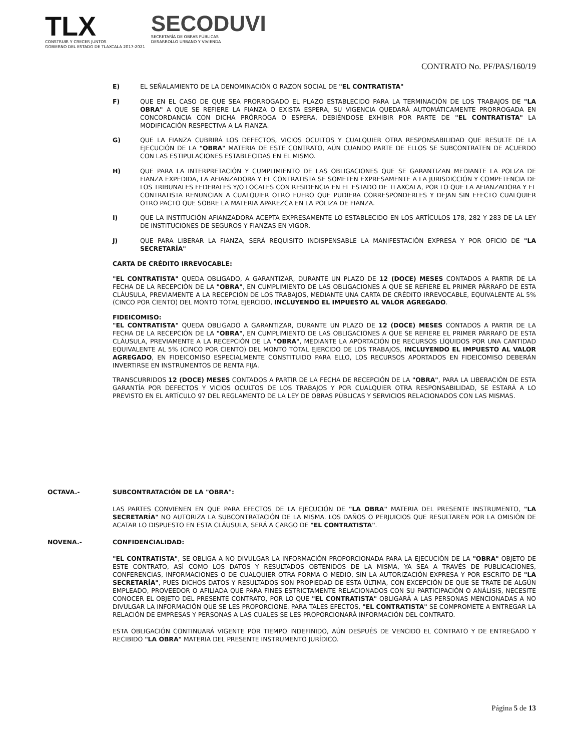TLX
CONSTRUIR Y CRECER JUNTOS
GOBIERNO DEL ESTADO DE TLAXCALA 2017-2021
SECODUVI
SECRETARÍA DE OBRAS PÚBLICAS
DESARROLLO URBANO Y VIVIENDA
CONTRATO No. PF/PAS/160/19
E) EL SEÑALAMIENTO DE LA DENOMINACIÓN O RAZON SOCIAL DE "EL CONTRATISTA"
F) QUE EN EL CASO DE QUE SEA PRORROGADO EL PLAZO ESTABLECIDO PARA LA TERMINACIÓN DE LOS TRABAJOS DE "LA OBRA" A QUE SE REFIERE LA FIANZA O EXISTA ESPERA, SU VIGENCIA QUEDARÁ AUTOMÁTICAMENTE PRORROGADA EN CONCORDANCIA CON DICHA PRÓRROGA O ESPERA, DEBIÉNDOSE EXHIBIR POR PARTE DE "EL CONTRATISTA" LA MODIFICACIÓN RESPECTIVA A LA FIANZA.
G) QUE LA FIANZA CUBRIRÁ LOS DEFECTOS, VICIOS OCULTOS Y CUALQUIER OTRA RESPONSABILIDAD QUE RESULTE DE LA EJECUCIÓN DE LA "OBRA" MATERIA DE ESTE CONTRATO, AÚN CUANDO PARTE DE ELLOS SE SUBCONTRATEN DE ACUERDO CON LAS ESTIPULACIONES ESTABLECIDAS EN EL MISMO.
H) QUE PARA LA INTERPRETACIÓN Y CUMPLIMIENTO DE LAS OBLIGACIONES QUE SE GARANTIZAN MEDIANTE LA POLIZA DE FIANZA EXPEDIDA, LA AFIANZADORA Y EL CONTRATISTA SE SOMETEN EXPRESAMENTE A LA JURISDICCIÓN Y COMPETENCIA DE LOS TRIBUNALES FEDERALES Y/O LOCALES CON RESIDENCIA EN EL ESTADO DE TLAXCALA, POR LO QUE LA AFIANZADORA Y EL CONTRATISTA RENUNCIAN A CUALQUIER OTRO FUERO QUE PUDIERA CORRESPONDERLES Y DEJAN SIN EFECTO CUALQUIER OTRO PACTO QUE SOBRE LA MATERIA APAREZCA EN LA POLIZA DE FIANZA.
I) QUE LA INSTITUCIÓN AFIANZADORA ACEPTA EXPRESAMENTE LO ESTABLECIDO EN LOS ARTÍCULOS 178, 282 Y 283 DE LA LEY DE INSTITUCIONES DE SEGUROS Y FIANZAS EN VIGOR.
J) QUE PARA LIBERAR LA FIANZA, SERÁ REQUISITO INDISPENSABLE LA MANIFESTACIÓN EXPRESA Y POR OFICIO DE "LA SECRETARÍA"
CARTA DE CRÉDITO IRREVOCABLE:
"EL CONTRATISTA" QUEDA OBLIGADO, A GARANTIZAR, DURANTE UN PLAZO DE 12 (DOCE) MESES CONTADOS A PARTIR DE LA FECHA DE LA RECEPCIÓN DE LA "OBRA", EN CUMPLIMIENTO DE LAS OBLIGACIONES A QUE SE REFIERE EL PRIMER PÁRRAFO DE ESTA CLÁUSULA, PREVIAMENTE A LA RECEPCIÓN DE LOS TRABAJOS, MEDIANTE UNA CARTA DE CRÉDITO IRREVOCABLE, EQUIVALENTE AL 5% (CINCO POR CIENTO) DEL MONTO TOTAL EJERCIDO, INCLUYENDO EL IMPUESTO AL VALOR AGREGADO.
FIDEICOMISO:
"EL CONTRATISTA" QUEDA OBLIGADO A GARANTIZAR, DURANTE UN PLAZO DE 12 (DOCE) MESES CONTADOS A PARTIR DE LA FECHA DE LA RECEPCIÓN DE LA "OBRA", EN CUMPLIMIENTO DE LAS OBLIGACIONES A QUE SE REFIERE EL PRIMER PÁRRAFO DE ESTA CLÁUSULA, PREVIAMENTE A LA RECEPCIÓN DE LA "OBRA", MEDIANTE LA APORTACIÓN DE RECURSOS LÍQUIDOS POR UNA CANTIDAD EQUIVALENTE AL 5% (CINCO POR CIENTO) DEL MONTO TOTAL EJERCIDO DE LOS TRABAJOS, INCLUYENDO EL IMPUESTO AL VALOR AGREGADO, EN FIDEICOMISO ESPECIALMENTE CONSTITUIDO PARA ELLO, LOS RECURSOS APORTADOS EN FIDEICOMISO DEBERÁN INVERTIRSE EN INSTRUMENTOS DE RENTA FIJA.
TRANSCURRIDOS 12 (DOCE) MESES CONTADOS A PARTIR DE LA FECHA DE RECEPCIÓN DE LA "OBRA", PARA LA LIBERACIÓN DE ESTA GARANTÍA POR DEFECTOS Y VICIOS OCULTOS DE LOS TRABAJOS Y POR CUALQUIER OTRA RESPONSABILIDAD, SE ESTARÁ A LO PREVISTO EN EL ARTÍCULO 97 DEL REGLAMENTO DE LA LEY DE OBRAS PÚBLICAS Y SERVICIOS RELACIONADOS CON LAS MISMAS.
OCTAVA.- SUBCONTRATACIÓN DE LA "OBRA":
LAS PARTES CONVIENEN EN QUE PARA EFECTOS DE LA EJECUCIÓN DE "LA OBRA" MATERIA DEL PRESENTE INSTRUMENTO, "LA SECRETARÍA" NO AUTORIZA LA SUBCONTRATACIÓN DE LA MISMA. LOS DAÑOS O PERJUICIOS QUE RESULTAREN POR LA OMISIÓN DE ACATAR LO DISPUESTO EN ESTA CLÁUSULA, SERÁ A CARGO DE "EL CONTRATISTA".
NOVENA.- CONFIDENCIALIDAD:
"EL CONTRATISTA", SE OBLIGA A NO DIVULGAR LA INFORMACIÓN PROPORCIONADA PARA LA EJECUCIÓN DE LA "OBRA" OBJETO DE ESTE CONTRATO, ASÍ COMO LOS DATOS Y RESULTADOS OBTENIDOS DE LA MISMA, YA SEA A TRAVÉS DE PUBLICACIONES, CONFERENCIAS, INFORMACIONES O DE CUALQUIER OTRA FORMA O MEDIO, SIN LA AUTORIZACIÓN EXPRESA Y POR ESCRITO DE "LA SECRETARÍA", PUES DICHOS DATOS Y RESULTADOS SON PROPIEDAD DE ESTA ÚLTIMA, CON EXCEPCIÓN DE QUE SE TRATE DE ALGÚN EMPLEADO, PROVEEDOR O AFILIADA QUE PARA FINES ESTRICTAMENTE RELACIONADOS CON SU PARTICIPACIÓN O ANÁLISIS, NECESITE CONOCER EL OBJETO DEL PRESENTE CONTRATO, POR LO QUE "EL CONTRATISTA" OBLIGARÁ A LAS PERSONAS MENCIONADAS A NO DIVULGAR LA INFORMACIÓN QUE SE LES PROPORCIONE. PARA TALES EFECTOS, "EL CONTRATISTA" SE COMPROMETE A ENTREGAR LA RELACIÓN DE EMPRESAS Y PERSONAS A LAS CUALES SE LES PROPORCIONARÁ INFORMACIÓN DEL CONTRATO.
ESTA OBLIGACIÓN CONTINUARÁ VIGENTE POR TIEMPO INDEFINIDO, AÚN DESPUÉS DE VENCIDO EL CONTRATO Y DE ENTREGADO Y RECIBIDO "LA OBRA" MATERIA DEL PRESENTE INSTRUMENTO JURÍDICO.
Página 5 de 13